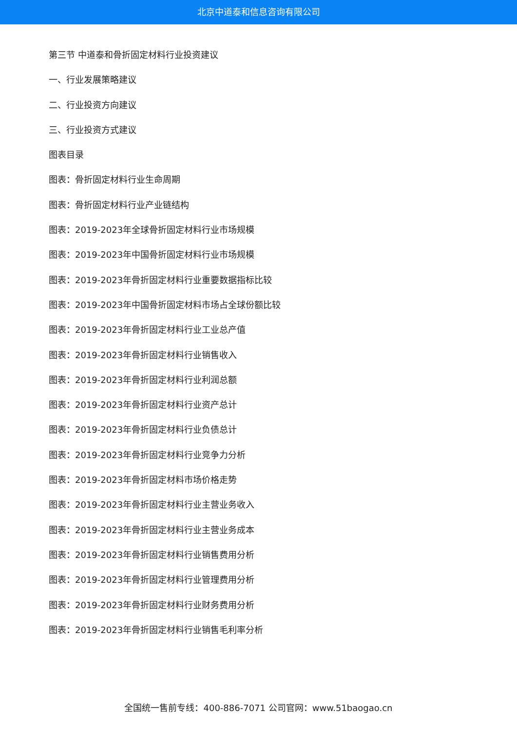北京中道泰和信息咨询有限公司
第三节 中道泰和骨折固定材料行业投资建议
一、行业发展策略建议
二、行业投资方向建议
三、行业投资方式建议
图表目录
图表：骨折固定材料行业生命周期
图表：骨折固定材料行业产业链结构
图表：2019-2023年全球骨折固定材料行业市场规模
图表：2019-2023年中国骨折固定材料行业市场规模
图表：2019-2023年骨折固定材料行业重要数据指标比较
图表：2019-2023年中国骨折固定材料市场占全球份额比较
图表：2019-2023年骨折固定材料行业工业总产值
图表：2019-2023年骨折固定材料行业销售收入
图表：2019-2023年骨折固定材料行业利润总额
图表：2019-2023年骨折固定材料行业资产总计
图表：2019-2023年骨折固定材料行业负债总计
图表：2019-2023年骨折固定材料行业竞争力分析
图表：2019-2023年骨折固定材料市场价格走势
图表：2019-2023年骨折固定材料行业主营业务收入
图表：2019-2023年骨折固定材料行业主营业务成本
图表：2019-2023年骨折固定材料行业销售费用分析
图表：2019-2023年骨折固定材料行业管理费用分析
图表：2019-2023年骨折固定材料行业财务费用分析
图表：2019-2023年骨折固定材料行业销售毛利率分析
全国统一售前专线：400-886-7071 公司官网：www.51baogao.cn